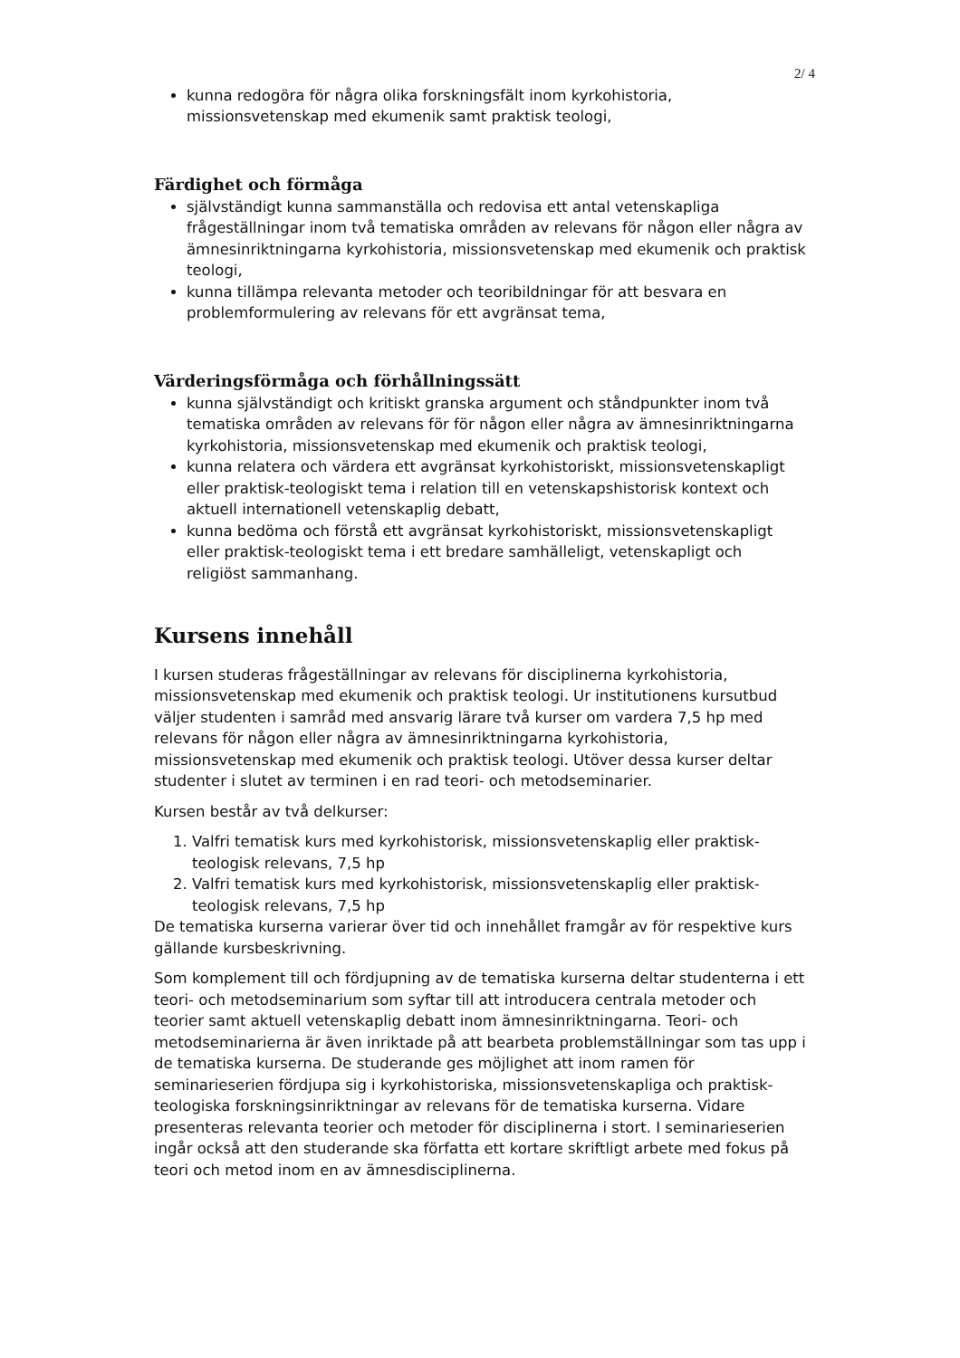2/ 4
kunna redogöra för några olika forskningsfält inom kyrkohistoria, missionsvetenskap med ekumenik samt praktisk teologi,
Färdighet och förmåga
självständigt kunna sammanställa och redovisa ett antal vetenskapliga frågeställningar inom två tematiska områden av relevans för någon eller några av ämnesinriktningarna kyrkohistoria, missionsvetenskap med ekumenik och praktisk teologi,
kunna tillämpa relevanta metoder och teoribildningar för att besvara en problemformulering av relevans för ett avgränsat tema,
Värderingsförmåga och förhållningssätt
kunna självständigt och kritiskt granska argument och ståndpunkter inom två tematiska områden av relevans för för någon eller några av ämnesinriktningarna kyrkohistoria, missionsvetenskap med ekumenik och praktisk teologi,
kunna relatera och värdera ett avgränsat kyrkohistoriskt, missionsvetenskapligt eller praktisk-teologiskt tema i relation till en vetenskapshistorisk kontext och aktuell internationell vetenskaplig debatt,
kunna bedöma och förstå ett avgränsat kyrkohistoriskt, missionsvetenskapligt eller praktisk-teologiskt tema i ett bredare samhälleligt, vetenskapligt och religiöst sammanhang.
Kursens innehåll
I kursen studeras frågeställningar av relevans för disciplinerna kyrkohistoria, missionsvetenskap med ekumenik och praktisk teologi. Ur institutionens kursutbud väljer studenten i samråd med ansvarig lärare två kurser om vardera 7,5 hp med relevans för någon eller några av ämnesinriktningarna kyrkohistoria, missionsvetenskap med ekumenik och praktisk teologi. Utöver dessa kurser deltar studenter i slutet av terminen i en rad teori- och metodseminarier.
Kursen består av två delkurser:
1. Valfri tematisk kurs med kyrkohistorisk, missionsvetenskaplig eller praktisk-teologisk relevans, 7,5 hp
2. Valfri tematisk kurs med kyrkohistorisk, missionsvetenskaplig eller praktisk-teologisk relevans, 7,5 hp
De tematiska kurserna varierar över tid och innehållet framgår av för respektive kurs gällande kursbeskrivning.
Som komplement till och fördjupning av de tematiska kurserna deltar studenterna i ett teori- och metodseminarium som syftar till att introducera centrala metoder och teorier samt aktuell vetenskaplig debatt inom ämnesinriktningarna. Teori- och metodseminarierna är även inriktade på att bearbeta problemställningar som tas upp i de tematiska kurserna. De studerande ges möjlighet att inom ramen för seminarieserien fördjupa sig i kyrkohistoriska, missionsvetenskapliga och praktisk-teologiska forskningsinriktningar av relevans för de tematiska kurserna. Vidare presenteras relevanta teorier och metoder för disciplinerna i stort. I seminarieserien ingår också att den studerande ska författa ett kortare skriftligt arbete med fokus på teori och metod inom en av ämnesdisciplinerna.